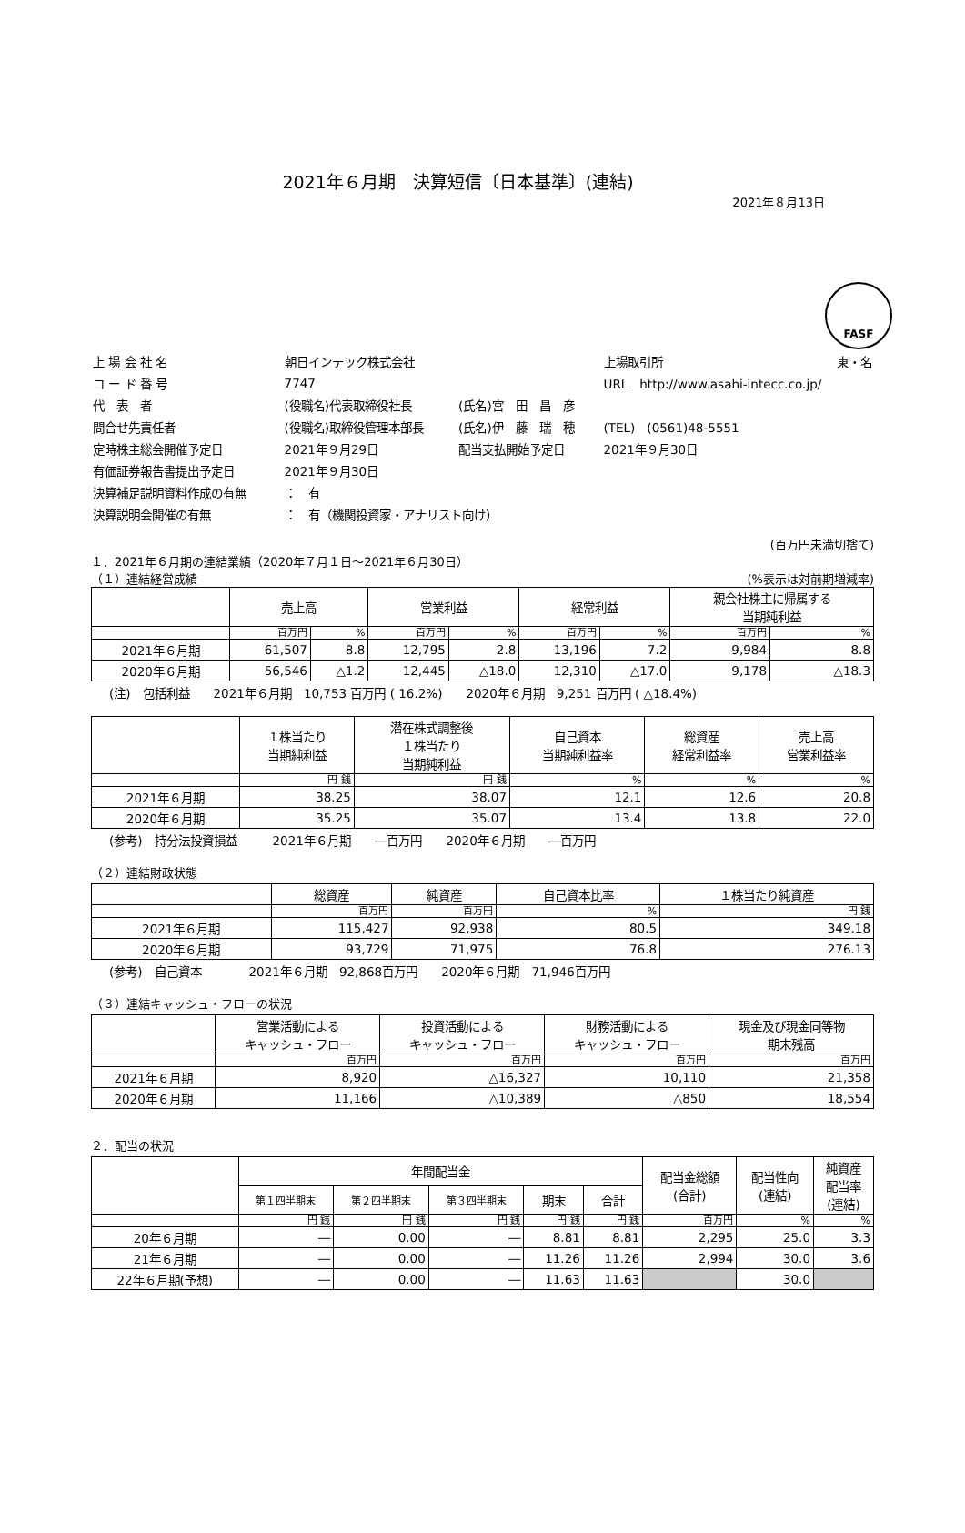FASF
2021年６月期　決算短信〔日本基準〕(連結)
2021年８月13日
| 上 場 会 社 名 | 朝日インテック株式会社 | | 上場取引所 | 東・名 |
| コ ー ド 番 号 | 7747 | | URL http://www.asahi-intecc.co.jp/ | |
| 代 表 者 | (役職名)代表取締役社長 | (氏名)宮 田 昌 彦 | | |
| 問合せ先責任者 | (役職名)取締役管理本部長 | (氏名)伊 藤 瑞 穂 | (TEL) (0561)48-5551 | |
| 定時株主総会開催予定日 | 2021年９月29日 | 配当支払開始予定日 | 2021年９月30日 | |
| 有価証券報告書提出予定日 | 2021年９月30日 | | | |
| 決算補足説明資料作成の有無 | ： 有 | | | |
| 決算説明会開催の有無 | ： 有（機関投資家・アナリスト向け） | | | |
(百万円未満切捨て)
１．2021年６月期の連結業績（2020年７月１日～2021年６月30日）
（１）連結経営成績 (%表示は対前期増減率)
| | 売上高 | | 営業利益 | | 経常利益 | | 親会社株主に帰属する 当期純利益 | |
| --- | --- | --- | --- | --- | --- | --- | --- | --- |
| | 百万円 | % | 百万円 | % | 百万円 | % | 百万円 | % |
| 2021年６月期 | 61,507 | 8.8 | 12,795 | 2.8 | 13,196 | 7.2 | 9,984 | 8.8 |
| 2020年６月期 | 56,546 | △1.2 | 12,445 | △18.0 | 12,310 | △17.0 | 9,178 | △18.3 |
(注)　包括利益　　2021年６月期　10,753 百万円 ( 16.2%)　　2020年６月期　9,251 百万円 ( △18.4%)
| | １株当たり 当期純利益 | 潜在株式調整後 １株当たり 当期純利益 | 自己資本 当期純利益率 | 総資産 経常利益率 | 売上高 営業利益率 |
| --- | --- | --- | --- | --- | --- |
| | 円 銭 | 円 銭 | % | % | % |
| 2021年６月期 | 38.25 | 38.07 | 12.1 | 12.6 | 20.8 |
| 2020年６月期 | 35.25 | 35.07 | 13.4 | 13.8 | 22.0 |
(参考)　持分法投資損益　　　2021年６月期　　―百万円　　2020年６月期　　―百万円
（２）連結財政状態
| | 総資産 | 純資産 | 自己資本比率 | １株当たり純資産 |
| --- | --- | --- | --- | --- |
| | 百万円 | 百万円 | % | 円 銭 |
| 2021年６月期 | 115,427 | 92,938 | 80.5 | 349.18 |
| 2020年６月期 | 93,729 | 71,975 | 76.8 | 276.13 |
(参考)　自己資本　　　　2021年６月期　92,868百万円　　2020年６月期　71,946百万円
（３）連結キャッシュ・フローの状況
| | 営業活動による キャッシュ・フロー | 投資活動による キャッシュ・フロー | 財務活動による キャッシュ・フロー | 現金及び現金同等物 期末残高 |
| --- | --- | --- | --- | --- |
| | 百万円 | 百万円 | 百万円 | 百万円 |
| 2021年６月期 | 8,920 | △16,327 | 10,110 | 21,358 |
| 2020年６月期 | 11,166 | △10,389 | △850 | 18,554 |
２．配当の状況
| | 年間配当金 | | | | | 配当金総額 (合計) | 配当性向 (連結) | 純資産 配当率 (連結) |
| --- | --- | --- | --- | --- | --- | --- | --- | --- |
| | 第１四半期末 | 第２四半期末 | 第３四半期末 | 期末 | 合計 | | | |
| | 円 銭 | 円 銭 | 円 銭 | 円 銭 | 円 銭 | 百万円 | % | % |
| 20年６月期 | ― | 0.00 | ― | 8.81 | 8.81 | 2,295 | 25.0 | 3.3 |
| 21年６月期 | ― | 0.00 | ― | 11.26 | 11.26 | 2,994 | 30.0 | 3.6 |
| 22年６月期(予想) | ― | 0.00 | ― | 11.63 | 11.63 | | 30.0 | |